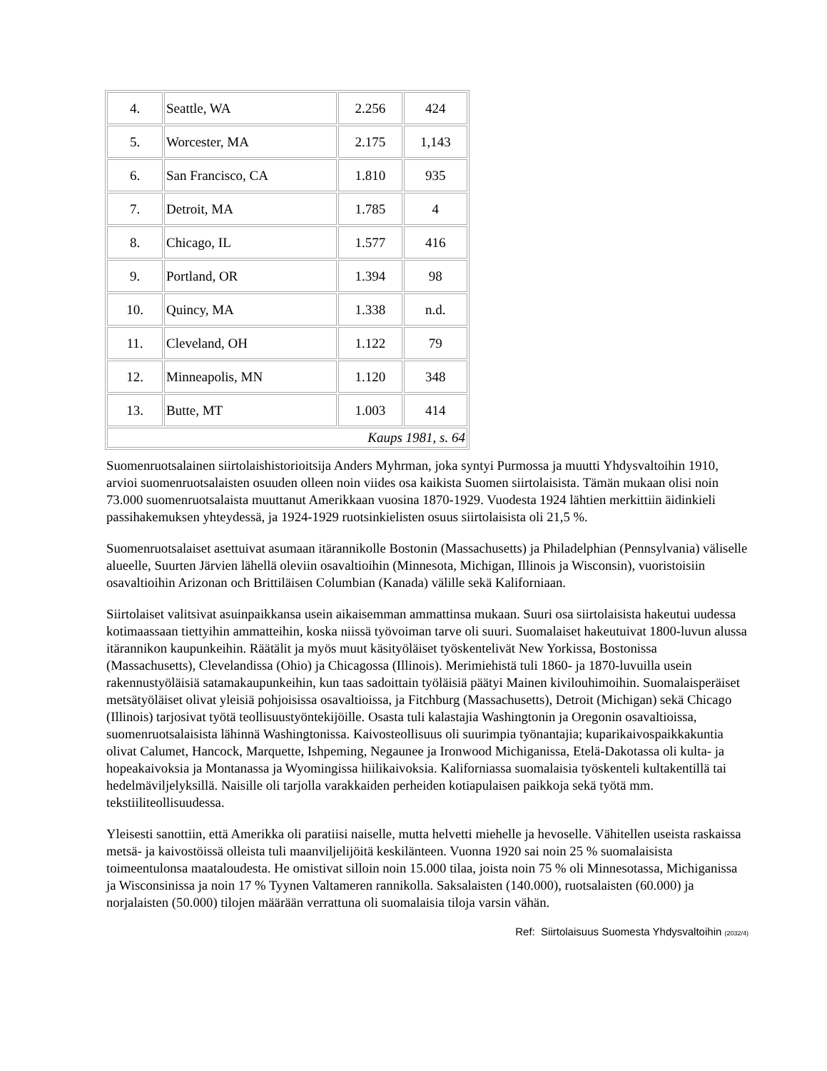| 4. | Seattle, WA | 2.256 | 424 |
| 5. | Worcester, MA | 2.175 | 1,143 |
| 6. | San Francisco, CA | 1.810 | 935 |
| 7. | Detroit, MA | 1.785 | 4 |
| 8. | Chicago, IL | 1.577 | 416 |
| 9. | Portland, OR | 1.394 | 98 |
| 10. | Quincy, MA | 1.338 | n.d. |
| 11. | Cleveland, OH | 1.122 | 79 |
| 12. | Minneapolis, MN | 1.120 | 348 |
| 13. | Butte, MT | 1.003 | 414 |
| Kaups 1981, s. 64 | | | |
Suomenruotsalainen siirtolaishistorioitsija Anders Myhrman, joka syntyi Purmossa ja muutti Yhdysvaltoihin 1910, arvioi suomenruotsalaisten osuuden olleen noin viides osa kaikista Suomen siirtolaisista. Tämän mukaan olisi noin 73.000 suomenruotsalaista muuttanut Amerikkaan vuosina 1870-1929. Vuodesta 1924 lähtien merkittiin äidinkieli passihakemuksen yhteydessä, ja 1924-1929 ruotsinkielisten osuus siirtolaisista oli 21,5 %.
Suomenruotsalaiset asettuivat asumaan itärannikolle Bostonin (Massachusetts) ja Philadelphian (Pennsylvania) väliselle alueelle, Suurten Järvien lähellä oleviin osavaltioihin (Minnesota, Michigan, Illinois ja Wisconsin), vuoristoisiin osavaltioihin Arizonan och Brittiläisen Columbian (Kanada) välille sekä Kaliforniaan.
Siirtolaiset valitsivat asuinpaikkansa usein aikaisemman ammattinsa mukaan. Suuri osa siirtolaisista hakeutui uudessa kotimaassaan tiettyihin ammatteihin, koska niissä työvoiman tarve oli suuri. Suomalaiset hakeutuivat 1800-luvun alussa itärannikon kaupunkeihin. Räätälit ja myös muut käsityöläiset työskentelivät New Yorkissa, Bostonissa (Massachusetts), Clevelandissa (Ohio) ja Chicagossa (Illinois). Merimiehistä tuli 1860- ja 1870-luvuilla usein rakennustyöläisiä satamakaupunkeihin, kun taas sadoittain työläisiä päätyi Mainen kivilouhimoihin. Suomalaisperäiset metsätyöläiset olivat yleisiä pohjoisissa osavaltioissa, ja Fitchburg (Massachusetts), Detroit (Michigan) sekä Chicago (Illinois) tarjosivat työtä teollisuustyöntekijöille. Osasta tuli kalastajia Washingtonin ja Oregonin osavaltioissa, suomenruotsalaisista lähinnä Washingtonissa. Kaivosteollisuus oli suurimpia työnantajia; kuparikaivospaikkakuntia olivat Calumet, Hancock, Marquette, Ishpeming, Negaunee ja Ironwood Michiganissa, Etelä-Dakotassa oli kulta- ja hopeakaivoksia ja Montanassa ja Wyomingissa hiilikaivoksia. Kaliforniassa suomalaisia työskenteli kultakentillä tai hedelmäviljelyksillä. Naisille oli tarjolla varakkaiden perheiden kotiapulaisen paikkoja sekä työtä mm. tekstiiliteollisuudessa.
Yleisesti sanottiin, että Amerikka oli paratiisi naiselle, mutta helvetti miehelle ja hevoselle. Vähitellen useista raskaissa metsä- ja kaivostöissä olleista tuli maanviljelijöitä keskilänteen. Vuonna 1920 sai noin 25 % suomalaisista toimeentulonsa maataloudesta. He omistivat silloin noin 15.000 tilaa, joista noin 75 % oli Minnesotassa, Michiganissa ja Wisconsinissa ja noin 17 % Tyynen Valtameren rannikolla. Saksalaisten (140.000), ruotsalaisten (60.000) ja norjalaisten (50.000) tilojen määrään verrattuna oli suomalaisia tiloja varsin vähän.
Ref: Siirtolaisuus Suomesta Yhdysvaltoihin (2032/4)